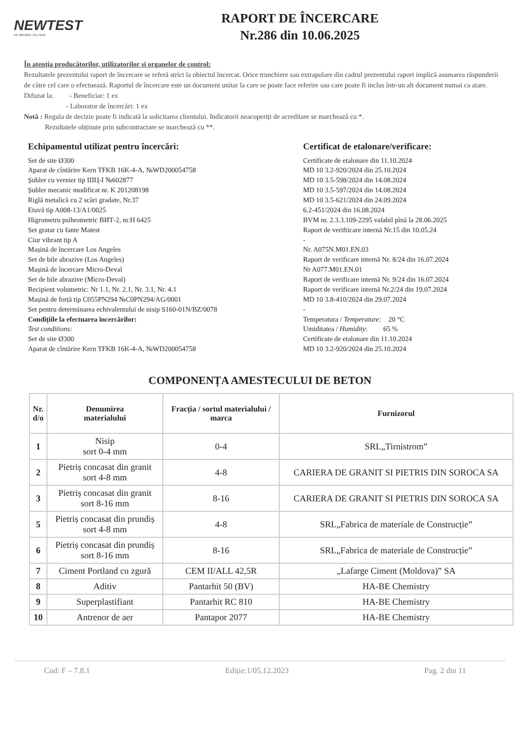NEWTEST
PE DRUMUL CEL BUN
RAPORT DE ÎNCERCARE
Nr.286 din 10.06.2025
În atenția producătorilor, utilizatorilor și organelor de control:
Rezultatele prezentului raport de încercare se referă strict la obiectul încercat. Orice trunchiere sau extrapolare din cadrul prezentului raport implică asumarea răspunderii de către cel care o efectuează. Raportul de încercare este un document unitar la care se poate face referire sau care poate fi inclus într-un alt document numai ca atare.
Difuzat la: - Beneficiar: 1 ex
- Laborator de încercări: 1 ex
Notă : Regula de decizie poate fi indicată la solicitarea clientului. Indicatorii neacoperiți de acreditare se marchează cu *.
Rezultatele obținute prin subcontractare se marchează cu **.
| Echipamentul utilizat pentru încercări: | Certificat de etalonare/verificare: |
| --- | --- |
| Set de site Ø300 | Certificate de etalonare din 11.10.2024 |
| Aparat de cîntărire Kern TFKB 16K-4-A, №WD200054758 | MD 10 3.2-920/2024 din 25.10.2024 |
| Șubler cu vernier tip ШЦ-I №602877 | MD 10 3.5-598/2024 din 14.08.2024 |
| Șubler mecanic modificat nr. K 201208198 | MD 10 3.5-597/2024 din 14.08.2024 |
| Riglă metalică cu 2 scări gradate, Nr.37 | MD 10 3.5-621/2024 din 24.09.2024 |
| Etuvă tip A008-13/A1/0025 | 6.2-451/2024 din 16.08.2024 |
| Higrometru psihrometric ВИТ-2, nr.H 6425 | BVM nr. 2.3.3.109-2295 valabil pînă la 28.06.2025 |
| Set gratar cu fante Matest | Raport de verifticare internă Nr.15 din 10.05.24 |
| Ciur vibrant tip A | - |
| Mașină de încercare Los Angeles | Nr. A075N.M01.EN.03 |
| Set de bile abrazive (Los Angeles) | Raport de verificare internă Nr. 8/24 din 16.07.2024 |
| Mașină de încercare Micro-Deval | Nr A077.M01.EN.01 |
| Set de bile abrazive (Micro-Deval) | Raport de verificare internă Nr. 9/24 din 16.07.2024 |
| Recipient volumetric: Nr 1.1, Nr. 2.1, Nr. 3.1, Nr. 4.1 | Raport de verificare internă Nr.2/24 din 19.07.2024 |
| Mașină de forță tip C055PN294 №C0PN294/AG/0001 | MD 10 3.8-410/2024 din 29.07.2024 |
| Set pentru determinarea echivalentului de nisip S160-01N/BZ/0078 | - |
| Condițiile la efectuarea încercărilor: Test conditions: | Temperatura / Temperature: 20 °C Umiditatea / Humidity : 65 % |
| Set de site Ø300 | Certificate de etalonare din 11.10.2024 |
| Aparat de cîntărire Kern TFKB 16K-4-A, №WD200054758 | MD 10 3.2-920/2024 din 25.10.2024 |
COMPONENȚA AMESTECULUI DE BETON
| Nr. d/o | Denumirea materialului | Fracția / sortul materialului / marca | Furnizorul |
| --- | --- | --- | --- |
| 1 | Nisip sort 0-4 mm | 0-4 | SRL„Tirnistrom” |
| 2 | Pietriș concasat din granit sort 4-8 mm | 4-8 | CARIERA DE GRANIT SI PIETRIS DIN SOROCA SA |
| 3 | Pietriș concasat din granit sort 8-16 mm | 8-16 | CARIERA DE GRANIT SI PIETRIS DIN SOROCA SA |
| 5 | Pietriș concasat din prundiș sort 4-8 mm | 4-8 | SRL„Fabrica de materiale de Construcție” |
| 6 | Pietriș concasat din prundiș sort 8-16 mm | 8-16 | SRL„Fabrica de materiale de Construcție” |
| 7 | Ciment Portland cu zgură | CEM II/ALL 42,5R | „Lafarge Ciment (Moldova)” SA |
| 8 | Aditiv | Pantarhit 50 (BV) | HA-BE Chemistry |
| 9 | Superplastifiant | Pantarhit RC 810 | HA-BE Chemistry |
| 10 | Antrenor de aer | Pantapor 2077 | HA-BE Chemistry |
Cod: F – 7.8.1 Ediție:1/05.12.2023 Pag. 2 din 11